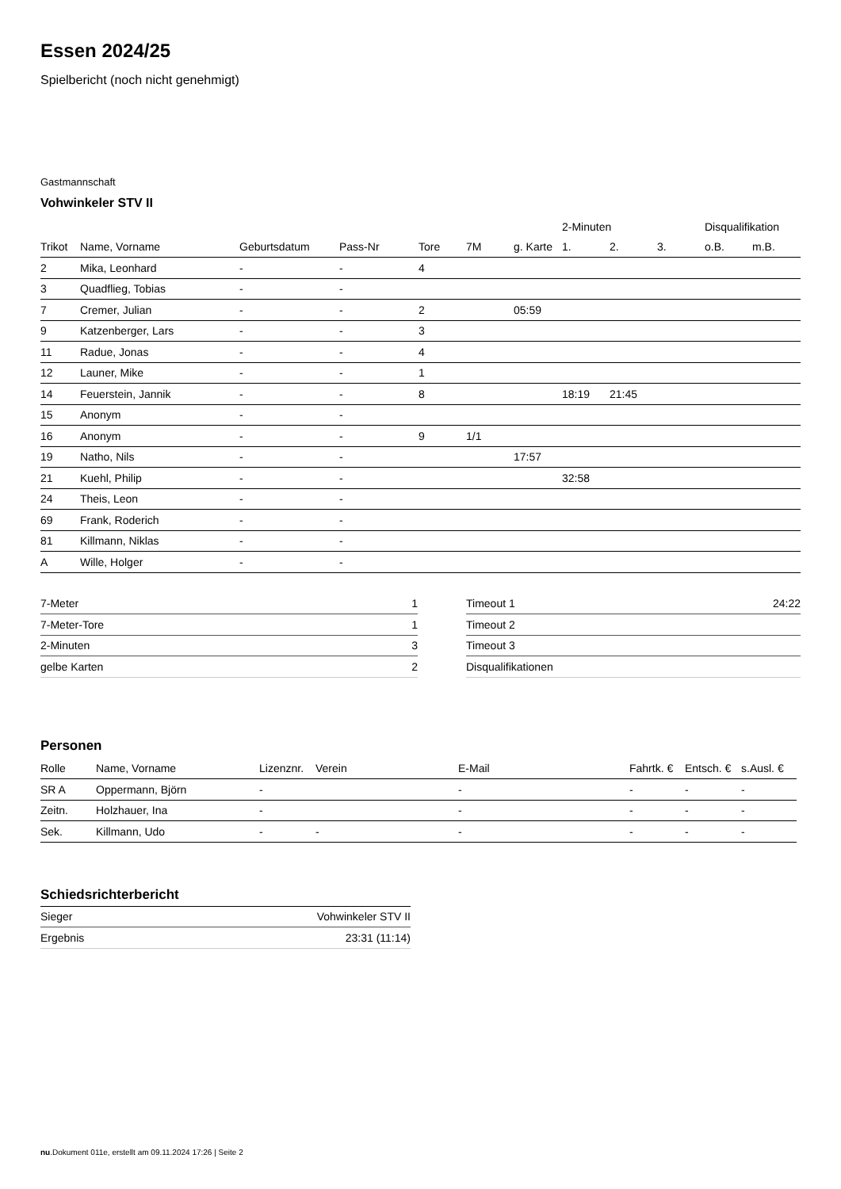Essen 2024/25
Spielbericht (noch nicht genehmigt)
Gastmannschaft
Vohwinkeler STV II
| | | | | | | | 2-Minuten | | | Disqualifikation | |
| --- | --- | --- | --- | --- | --- | --- | --- | --- | --- | --- | --- |
| Trikot | Name, Vorname | Geburtsdatum | Pass-Nr | Tore | 7M | g. Karte | 1. | 2. | 3. | o.B. | m.B. |
| 2 | Mika, Leonhard | - | - | 4 | | | | | | | |
| 3 | Quadflieg, Tobias | - | - | | | | | | | | |
| 7 | Cremer, Julian | - | - | 2 | | 05:59 | | | | | |
| 9 | Katzenberger, Lars | - | - | 3 | | | | | | | |
| 11 | Radue, Jonas | - | - | 4 | | | | | | | |
| 12 | Launer, Mike | - | - | 1 | | | | | | | |
| 14 | Feuerstein, Jannik | - | - | 8 | | | 18:19 | 21:45 | | | |
| 15 | Anonym | - | - | | | | | | | | |
| 16 | Anonym | - | - | 9 | 1/1 | | | | | | |
| 19 | Natho, Nils | - | - | | | 17:57 | | | | | |
| 21 | Kuehl, Philip | - | - | | | | 32:58 | | | | |
| 24 | Theis, Leon | - | - | | | | | | | | |
| 69 | Frank, Roderich | - | - | | | | | | | | |
| 81 | Killmann, Niklas | - | - | | | | | | | | |
| A | Wille, Holger | - | - | | | | | | | | |
| 7-Meter | 1 |
| 7-Meter-Tore | 1 |
| 2-Minuten | 3 |
| gelbe Karten | 2 |
| Timeout 1 | 24:22 |
| Timeout 2 | |
| Timeout 3 | |
| Disqualifikationen | |
Personen
| Rolle | Name, Vorname | Lizenznr. | Verein | E-Mail | Fahrtk. € | Entsch. € | s.Ausl. € |
| --- | --- | --- | --- | --- | --- | --- | --- |
| SR A | Oppermann, Björn | - | | - | - | - | - |
| Zeitn. | Holzhauer, Ina | - | | - | - | - | - |
| Sek. | Killmann, Udo | - | - | - | - | - | - |
Schiedsrichterbericht
| Sieger | Vohwinkeler STV II |
| Ergebnis | 23:31 (11:14) |
nu.Dokument 011e, erstellt am 09.11.2024 17:26 | Seite 2